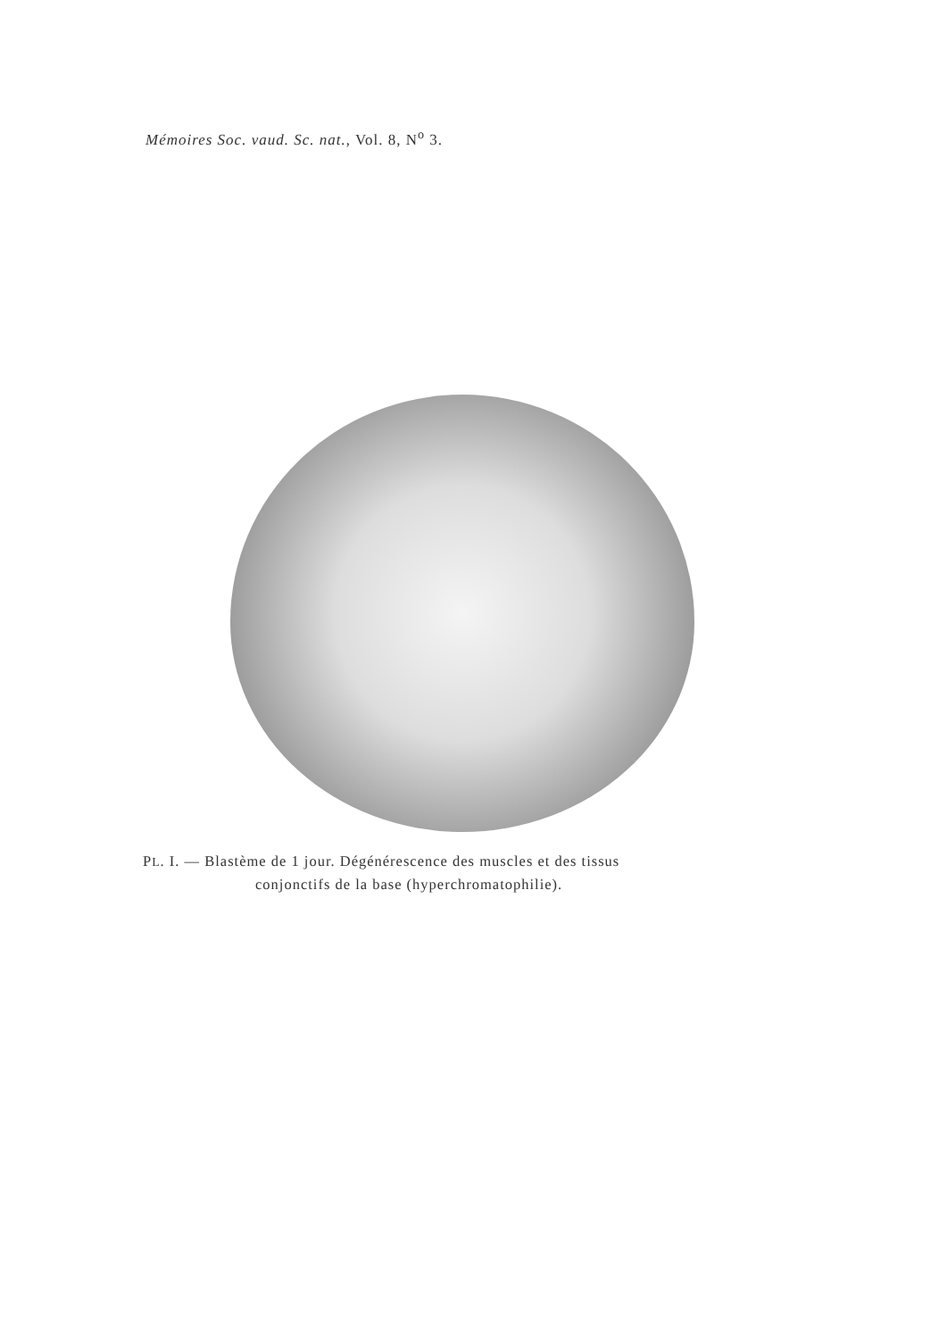Mémoires Soc. vaud. Sc. nat., Vol. 8, N<sup>o</sup> 3.
PL. I. — Blastème de 1 jour. Dégénérescence des muscles et des tissus
conjonctifs de la base (hyperchromatophilie).